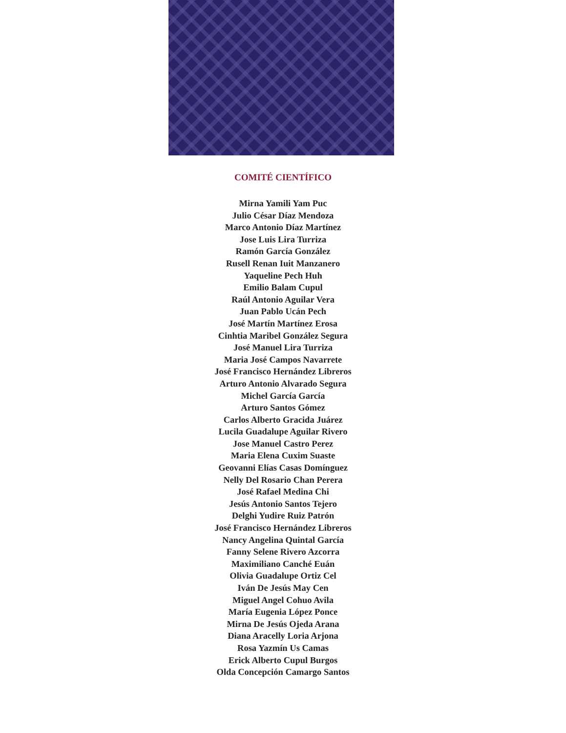COMITÉ CIENTÍFICO
Mirna Yamili Yam Puc
Julio César Díaz Mendoza
Marco Antonio Díaz Martínez
Jose Luis Lira Turriza
Ramón García González
Rusell Renan Iuit Manzanero
Yaqueline Pech Huh
Emilio Balam Cupul
Raúl Antonio Aguilar Vera
Juan Pablo Ucán Pech
José Martín Martínez Erosa
Cinhtia Maribel González Segura
José Manuel Lira Turriza
Maria José Campos Navarrete
José Francisco Hernández Libreros
Arturo Antonio Alvarado Segura
Michel García García
Arturo Santos Gómez
Carlos Alberto Gracida Juárez
Lucila Guadalupe Aguilar Rivero
Jose Manuel Castro Perez
Maria Elena Cuxim Suaste
Geovanni Elías Casas Domínguez
Nelly Del Rosario Chan Perera
José Rafael Medina Chi
Jesús Antonio Santos Tejero
Delghi Yudire Ruiz Patrón
José Francisco Hernández Libreros
Nancy Angelina Quintal García
Fanny Selene Rivero Azcorra
Maximiliano Canché Euán
Olivia Guadalupe Ortiz Cel
Iván De Jesús May Cen
Miguel Angel Cohuo Avila
María Eugenia López Ponce
Mirna De Jesús Ojeda Arana
Diana Aracelly Loria Arjona
Rosa Yazmín Us Camas
Erick Alberto Cupul Burgos
Olda Concepción Camargo Santos